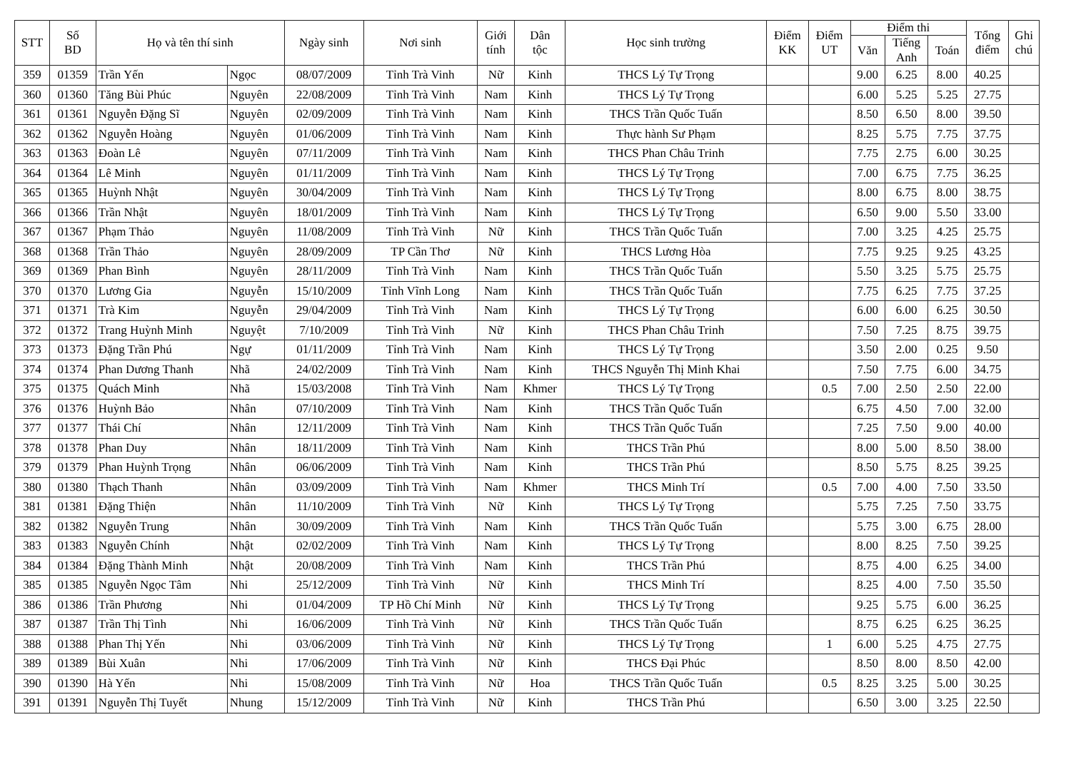| STT | Số BD | Họ và tên thí sinh | | Ngày sinh | Nơi sinh | Giới tính | Dân tộc | Học sinh trường | Điểm KK | Điểm UT | Điểm thi | | | Tổng điểm | Ghi chú |
| --- | --- | --- | --- | --- | --- | --- | --- | --- | --- | --- | --- | --- | --- | --- | --- |
| | | | | | | | | | | | Văn | Tiếng Anh | Toán | | |
| 359 | 01359 | Trần Yến | Ngọc | 08/07/2009 | Tỉnh Trà Vinh | Nữ | Kinh | THCS Lý Tự Trọng | | | 9.00 | 6.25 | 8.00 | 40.25 | |
| 360 | 01360 | Tăng Bùi Phúc | Nguyên | 22/08/2009 | Tỉnh Trà Vinh | Nam | Kinh | THCS Lý Tự Trọng | | | 6.00 | 5.25 | 5.25 | 27.75 | |
| 361 | 01361 | Nguyễn Đặng Sĩ | Nguyên | 02/09/2009 | Tỉnh Trà Vinh | Nam | Kinh | THCS Trần Quốc Tuấn | | | 8.50 | 6.50 | 8.00 | 39.50 | |
| 362 | 01362 | Nguyễn Hoàng | Nguyên | 01/06/2009 | Tỉnh Trà Vinh | Nam | Kinh | Thực hành Sư Phạm | | | 8.25 | 5.75 | 7.75 | 37.75 | |
| 363 | 01363 | Đoàn Lê | Nguyên | 07/11/2009 | Tỉnh Trà Vinh | Nam | Kinh | THCS Phan Châu Trinh | | | 7.75 | 2.75 | 6.00 | 30.25 | |
| 364 | 01364 | Lê Minh | Nguyên | 01/11/2009 | Tỉnh Trà Vinh | Nam | Kinh | THCS Lý Tự Trọng | | | 7.00 | 6.75 | 7.75 | 36.25 | |
| 365 | 01365 | Huỳnh Nhật | Nguyên | 30/04/2009 | Tỉnh Trà Vinh | Nam | Kinh | THCS Lý Tự Trọng | | | 8.00 | 6.75 | 8.00 | 38.75 | |
| 366 | 01366 | Trần Nhật | Nguyên | 18/01/2009 | Tỉnh Trà Vinh | Nam | Kinh | THCS Lý Tự Trọng | | | 6.50 | 9.00 | 5.50 | 33.00 | |
| 367 | 01367 | Phạm Thảo | Nguyên | 11/08/2009 | Tỉnh Trà Vinh | Nữ | Kinh | THCS Trần Quốc Tuấn | | | 7.00 | 3.25 | 4.25 | 25.75 | |
| 368 | 01368 | Trần Thảo | Nguyên | 28/09/2009 | TP Cần Thơ | Nữ | Kinh | THCS Lương Hòa | | | 7.75 | 9.25 | 9.25 | 43.25 | |
| 369 | 01369 | Phan Bình | Nguyên | 28/11/2009 | Tỉnh Trà Vinh | Nam | Kinh | THCS Trần Quốc Tuấn | | | 5.50 | 3.25 | 5.75 | 25.75 | |
| 370 | 01370 | Lương Gia | Nguyễn | 15/10/2009 | Tỉnh Vĩnh Long | Nam | Kinh | THCS Trần Quốc Tuấn | | | 7.75 | 6.25 | 7.75 | 37.25 | |
| 371 | 01371 | Trà Kim | Nguyễn | 29/04/2009 | Tỉnh Trà Vinh | Nam | Kinh | THCS Lý Tự Trọng | | | 6.00 | 6.00 | 6.25 | 30.50 | |
| 372 | 01372 | Trang Huỳnh Minh | Nguyệt | 7/10/2009 | Tỉnh Trà Vinh | Nữ | Kinh | THCS Phan Châu Trinh | | | 7.50 | 7.25 | 8.75 | 39.75 | |
| 373 | 01373 | Đặng Trần Phú | Ngự | 01/11/2009 | Tỉnh Trà Vinh | Nam | Kinh | THCS Lý Tự Trọng | | | 3.50 | 2.00 | 0.25 | 9.50 | |
| 374 | 01374 | Phan Dương Thanh | Nhã | 24/02/2009 | Tỉnh Trà Vinh | Nam | Kinh | THCS Nguyễn Thị Minh Khai | | | 7.50 | 7.75 | 6.00 | 34.75 | |
| 375 | 01375 | Quách Minh | Nhã | 15/03/2008 | Tỉnh Trà Vinh | Nam | Khmer | THCS Lý Tự Trọng | | 0.5 | 7.00 | 2.50 | 2.50 | 22.00 | |
| 376 | 01376 | Huỳnh Bảo | Nhân | 07/10/2009 | Tỉnh Trà Vinh | Nam | Kinh | THCS Trần Quốc Tuấn | | | 6.75 | 4.50 | 7.00 | 32.00 | |
| 377 | 01377 | Thái Chí | Nhân | 12/11/2009 | Tỉnh Trà Vinh | Nam | Kinh | THCS Trần Quốc Tuấn | | | 7.25 | 7.50 | 9.00 | 40.00 | |
| 378 | 01378 | Phan Duy | Nhân | 18/11/2009 | Tỉnh Trà Vinh | Nam | Kinh | THCS Trần Phú | | | 8.00 | 5.00 | 8.50 | 38.00 | |
| 379 | 01379 | Phan Huỳnh Trọng | Nhân | 06/06/2009 | Tỉnh Trà Vinh | Nam | Kinh | THCS Trần Phú | | | 8.50 | 5.75 | 8.25 | 39.25 | |
| 380 | 01380 | Thạch Thanh | Nhân | 03/09/2009 | Tỉnh Trà Vinh | Nam | Khmer | THCS Minh Trí | | 0.5 | 7.00 | 4.00 | 7.50 | 33.50 | |
| 381 | 01381 | Đặng Thiện | Nhân | 11/10/2009 | Tỉnh Trà Vinh | Nữ | Kinh | THCS Lý Tự Trọng | | | 5.75 | 7.25 | 7.50 | 33.75 | |
| 382 | 01382 | Nguyễn Trung | Nhân | 30/09/2009 | Tỉnh Trà Vinh | Nam | Kinh | THCS Trần Quốc Tuấn | | | 5.75 | 3.00 | 6.75 | 28.00 | |
| 383 | 01383 | Nguyễn Chính | Nhật | 02/02/2009 | Tỉnh Trà Vinh | Nam | Kinh | THCS Lý Tự Trọng | | | 8.00 | 8.25 | 7.50 | 39.25 | |
| 384 | 01384 | Đặng Thành Minh | Nhật | 20/08/2009 | Tỉnh Trà Vinh | Nam | Kinh | THCS Trần Phú | | | 8.75 | 4.00 | 6.25 | 34.00 | |
| 385 | 01385 | Nguyễn Ngọc Tâm | Nhi | 25/12/2009 | Tỉnh Trà Vinh | Nữ | Kinh | THCS Minh Trí | | | 8.25 | 4.00 | 7.50 | 35.50 | |
| 386 | 01386 | Trần Phương | Nhi | 01/04/2009 | TP Hồ Chí Minh | Nữ | Kinh | THCS Lý Tự Trọng | | | 9.25 | 5.75 | 6.00 | 36.25 | |
| 387 | 01387 | Trần Thị Tình | Nhi | 16/06/2009 | Tỉnh Trà Vinh | Nữ | Kinh | THCS Trần Quốc Tuấn | | | 8.75 | 6.25 | 6.25 | 36.25 | |
| 388 | 01388 | Phan Thị Yến | Nhi | 03/06/2009 | Tỉnh Trà Vinh | Nữ | Kinh | THCS Lý Tự Trọng | | 1 | 6.00 | 5.25 | 4.75 | 27.75 | |
| 389 | 01389 | Bùi Xuân | Nhi | 17/06/2009 | Tỉnh Trà Vinh | Nữ | Kinh | THCS Đại Phúc | | | 8.50 | 8.00 | 8.50 | 42.00 | |
| 390 | 01390 | Hà Yến | Nhi | 15/08/2009 | Tỉnh Trà Vinh | Nữ | Hoa | THCS Trần Quốc Tuấn | | 0.5 | 8.25 | 3.25 | 5.00 | 30.25 | |
| 391 | 01391 | Nguyễn Thị Tuyết | Nhung | 15/12/2009 | Tỉnh Trà Vinh | Nữ | Kinh | THCS Trần Phú | | | 6.50 | 3.00 | 3.25 | 22.50 | |